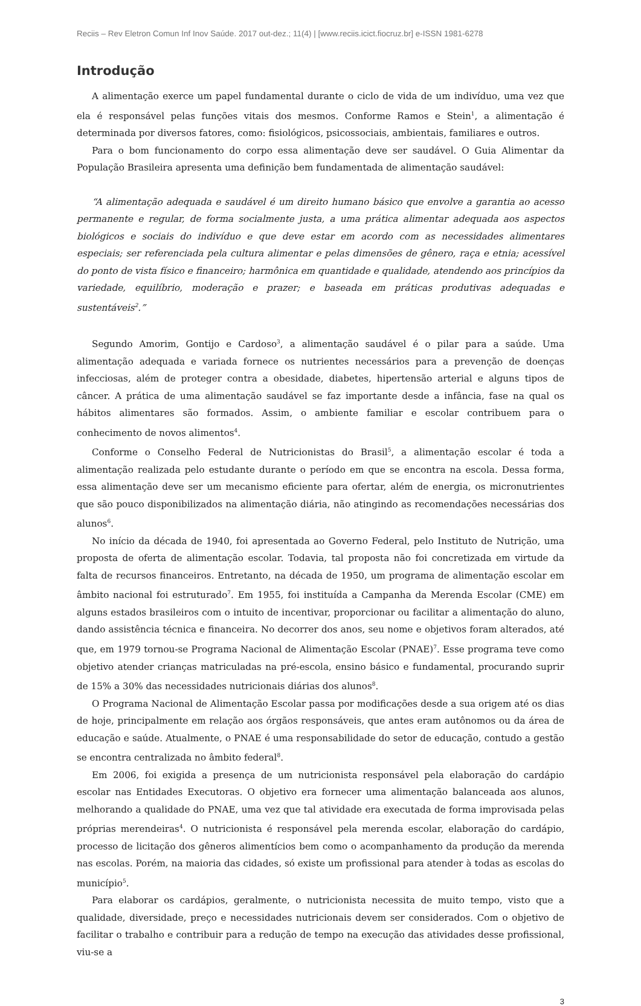Reciis – Rev Eletron Comun Inf Inov Saúde. 2017 out-dez.; 11(4) | [www.reciis.icict.fiocruz.br] e-ISSN 1981-6278
Introdução
A alimentação exerce um papel fundamental durante o ciclo de vida de um indivíduo, uma vez que ela é responsável pelas funções vitais dos mesmos. Conforme Ramos e Stein<sup>1</sup>, a alimentação é determinada por diversos fatores, como: fisiológicos, psicossociais, ambientais, familiares e outros.
Para o bom funcionamento do corpo essa alimentação deve ser saudável. O Guia Alimentar da População Brasileira apresenta uma definição bem fundamentada de alimentação saudável:
“A alimentação adequada e saudável é um direito humano básico que envolve a garantia ao acesso permanente e regular, de forma socialmente justa, a uma prática alimentar adequada aos aspectos biológicos e sociais do indivíduo e que deve estar em acordo com as necessidades alimentares especiais; ser referenciada pela cultura alimentar e pelas dimensões de gênero, raça e etnia; acessível do ponto de vista físico e financeiro; harmônica em quantidade e qualidade, atendendo aos princípios da variedade, equilíbrio, moderação e prazer; e baseada em práticas produtivas adequadas e sustentáveis<sup>2</sup>.”
Segundo Amorim, Gontijo e Cardoso<sup>3</sup>, a alimentação saudável é o pilar para a saúde. Uma alimentação adequada e variada fornece os nutrientes necessários para a prevenção de doenças infecciosas, além de proteger contra a obesidade, diabetes, hipertensão arterial e alguns tipos de câncer. A prática de uma alimentação saudável se faz importante desde a infância, fase na qual os hábitos alimentares são formados. Assim, o ambiente familiar e escolar contribuem para o conhecimento de novos alimentos<sup>4</sup>.
Conforme o Conselho Federal de Nutricionistas do Brasil<sup>5</sup>, a alimentação escolar é toda a alimentação realizada pelo estudante durante o período em que se encontra na escola. Dessa forma, essa alimentação deve ser um mecanismo eficiente para ofertar, além de energia, os micronutrientes que são pouco disponibilizados na alimentação diária, não atingindo as recomendações necessárias dos alunos<sup>6</sup>.
No início da década de 1940, foi apresentada ao Governo Federal, pelo Instituto de Nutrição, uma proposta de oferta de alimentação escolar. Todavia, tal proposta não foi concretizada em virtude da falta de recursos financeiros. Entretanto, na década de 1950, um programa de alimentação escolar em âmbito nacional foi estruturado<sup>7</sup>. Em 1955, foi instituída a Campanha da Merenda Escolar (CME) em alguns estados brasileiros com o intuito de incentivar, proporcionar ou facilitar a alimentação do aluno, dando assistência técnica e financeira. No decorrer dos anos, seu nome e objetivos foram alterados, até que, em 1979 tornou-se Programa Nacional de Alimentação Escolar (PNAE)<sup>7</sup>. Esse programa teve como objetivo atender crianças matriculadas na pré-escola, ensino básico e fundamental, procurando suprir de 15% a 30% das necessidades nutricionais diárias dos alunos<sup>8</sup>.
O Programa Nacional de Alimentação Escolar passa por modificações desde a sua origem até os dias de hoje, principalmente em relação aos órgãos responsáveis, que antes eram autônomos ou da área de educação e saúde. Atualmente, o PNAE é uma responsabilidade do setor de educação, contudo a gestão se encontra centralizada no âmbito federal<sup>8</sup>.
Em 2006, foi exigida a presença de um nutricionista responsável pela elaboração do cardápio escolar nas Entidades Executoras. O objetivo era fornecer uma alimentação balanceada aos alunos, melhorando a qualidade do PNAE, uma vez que tal atividade era executada de forma improvisada pelas próprias merendeiras<sup>4</sup>. O nutricionista é responsável pela merenda escolar, elaboração do cardápio, processo de licitação dos gêneros alimentícios bem como o acompanhamento da produção da merenda nas escolas. Porém, na maioria das cidades, só existe um profissional para atender à todas as escolas do município<sup>5</sup>.
Para elaborar os cardápios, geralmente, o nutricionista necessita de muito tempo, visto que a qualidade, diversidade, preço e necessidades nutricionais devem ser considerados. Com o objetivo de facilitar o trabalho e contribuir para a redução de tempo na execução das atividades desse profissional, viu-se a
3